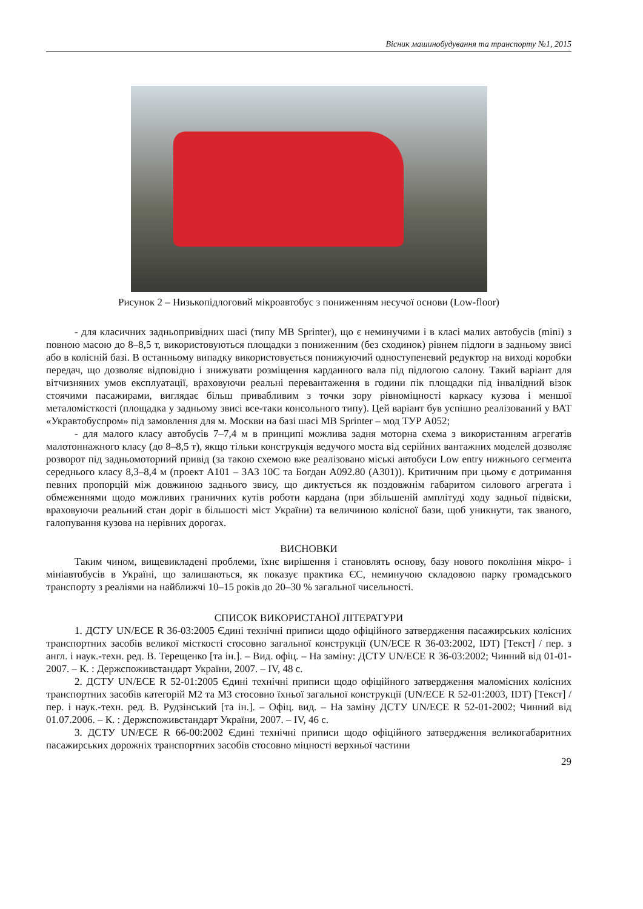Вісник машинобудування та транспорту №1, 2015
Рисунок 2 – Низькопідлоговий мікроавтобус з пониженням несучої основи (Low-floor)
- для класичних задньопривідних шасі (типу MB Sprinter), що є неминучими і в класі малих автобусів (mini) з повною масою до 8–8,5 т, використовуються площадки з пониженним (без сходинок) рівнем підлоги в задньому звисі або в колісній базі. В останньому випадку використовується понижуючий одноступеневий редуктор на виході коробки передач, що дозволяє відповідно і знижувати розміщення карданного вала під підлогою салону. Такий варіант для вітчизняних умов експлуатації, враховуючи реальні перевантаження в години пік площадки під інвалідний візок стоячими пасажирами, виглядає більш привабливим з точки зору рівноміцності каркасу кузова і меншої металомісткості (площадка у задньому звисі все-таки консольного типу). Цей варіант був успішно реалізований у ВАТ «Укравтобуспром» під замовлення для м. Москви на базі шасі MB Sprinter – мод ТУР А052;
- для малого класу автобусів 7–7,4 м в принципі можлива задня моторна схема з використанням агрегатів малотоннажного класу (до 8–8,5 т), якщо тільки конструкція ведучого моста від серійних вантажних моделей дозволяє розворот під задньомоторний привід (за такою схемою вже реалізовано міські автобуси Low entry нижнього сегмента середнього класу 8,3–8,4 м (проект А101 – ЗАЗ 10С та Богдан А092.80 (А301)). Критичним при цьому є дотримання певних пропорцій між довжиною заднього звису, що диктується як поздовжнім габаритом силового агрегата і обмеженнями щодо можливих граничних кутів роботи кардана (при збільшеній амплітуді ходу задньої підвіски, враховуючи реальний стан доріг в більшості міст України) та величиною колісної бази, щоб уникнути, так званого, галопування кузова на нерівних дорогах.
ВИСНОВКИ
Таким чином, вищевикладені проблеми, їхнє вирішення і становлять основу, базу нового покоління мікро- і мініавтобусів в Україні, що залишаються, як показує практика ЄС, неминучою складовою парку громадського транспорту з реаліями на найближчі 10–15 років до 20–30 % загальної чисельності.
СПИСОК ВИКОРИСТАНОЇ ЛІТЕРАТУРИ
1. ДСТУ UN/ECE R 36-03:2005 Єдині технічні приписи щодо офіційного затвердження пасажирських колісних транспортних засобів великої місткості стосовно загальної конструкції (UN/ECE R 36-03:2002, IDT) [Текст] / пер. з англ. і наук.-техн. ред. В. Терещенко [та ін.]. – Вид. офіц. – На заміну: ДСТУ UN/ECE R 36-03:2002; Чинний від 01-01-2007. – К. : Держспоживстандарт України, 2007. – IV, 48 с.
2. ДСТУ UN/ECE R 52-01:2005 Єдині технічні приписи щодо офіційного затвердження маломісних колісних транспортних засобів категорій М2 та М3 стосовно їхньої загальної конструкції (UN/ECE R 52-01:2003, IDT) [Текст] / пер. і наук.-техн. ред. В. Рудзінський [та ін.]. – Офіц. вид. – На заміну ДСТУ UN/ECE R 52-01-2002; Чинний від 01.07.2006. – К. : Держспоживстандарт України, 2007. – IV, 46 с.
3. ДСТУ UN/ECE R 66-00:2002 Єдині технічні приписи щодо офіційного затвердження великогабаритних пасажирських дорожніх транспортних засобів стосовно міцності верхньої частини
29